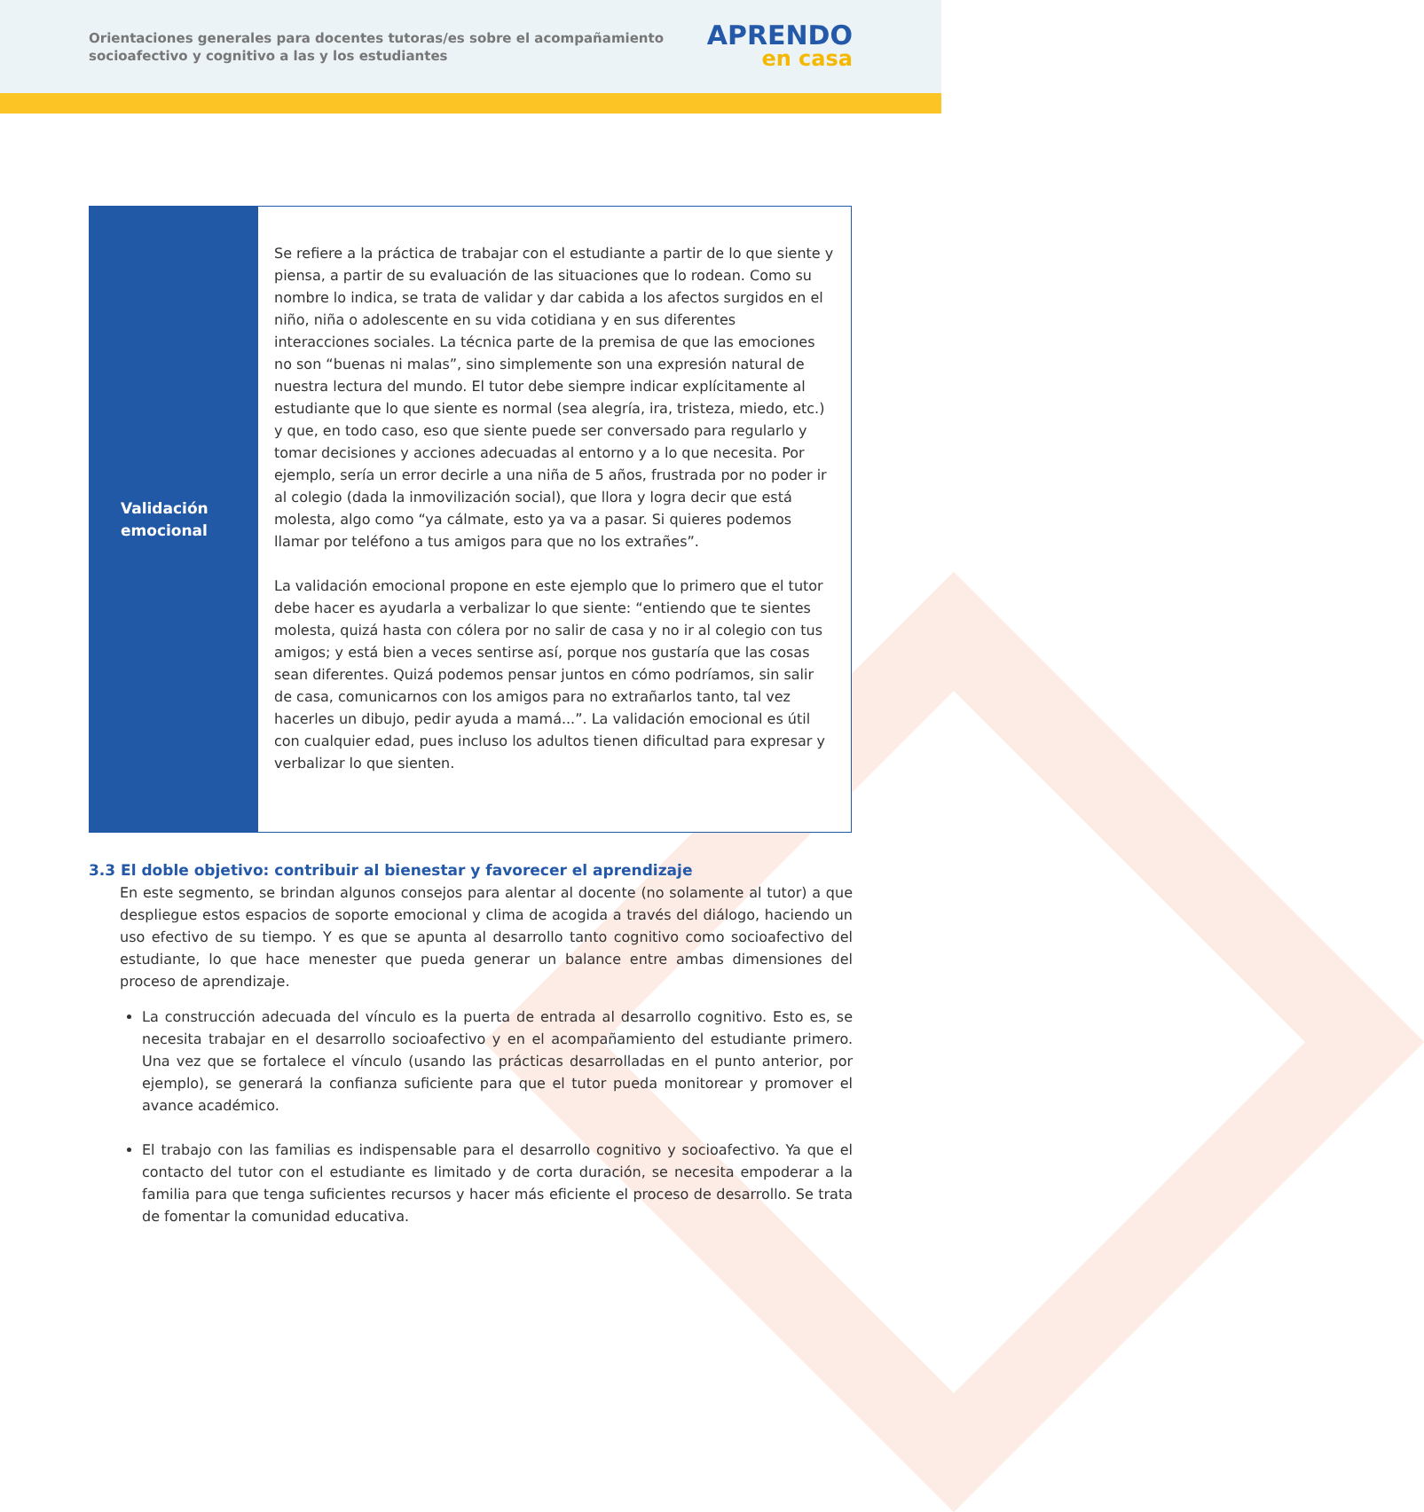Orientaciones generales para docentes tutoras/es sobre el acompañamiento socioafectivo y cognitivo a las y los estudiantes
APRENDO
en casa
| Validación emocional | Se refiere a la práctica de trabajar con el estudiante a partir de lo que siente y piensa, a partir de su evaluación de las situaciones que lo rodean. Como su nombre lo indica, se trata de validar y dar cabida a los afectos surgidos en el niño, niña o adolescente en su vida cotidiana y en sus diferentes interacciones sociales. La técnica parte de la premisa de que las emociones no son “buenas ni malas”, sino simplemente son una expresión natural de nuestra lectura del mundo. El tutor debe siempre indicar explícitamente al estudiante que lo que siente es normal (sea alegría, ira, tristeza, miedo, etc.) y que, en todo caso, eso que siente puede ser conversado para regularlo y tomar decisiones y acciones adecuadas al entorno y a lo que necesita. Por ejemplo, sería un error decirle a una niña de 5 años, frustrada por no poder ir al colegio (dada la inmovilización social), que llora y logra decir que está molesta, algo como “ya cálmate, esto ya va a pasar. Si quieres podemos llamar por teléfono a tus amigos para que no los extrañes”. La validación emocional propone en este ejemplo que lo primero que el tutor debe hacer es ayudarla a verbalizar lo que siente: “entiendo que te sientes molesta, quizá hasta con cólera por no salir de casa y no ir al colegio con tus amigos; y está bien a veces sentirse así, porque nos gustaría que las cosas sean diferentes. Quizá podemos pensar juntos en cómo podríamos, sin salir de casa, comunicarnos con los amigos para no extrañarlos tanto, tal vez hacerles un dibujo, pedir ayuda a mamá...”. La validación emocional es útil con cualquier edad, pues incluso los adultos tienen dificultad para expresar y verbalizar lo que sienten. |
3.3 El doble objetivo: contribuir al bienestar y favorecer el aprendizaje
En este segmento, se brindan algunos consejos para alentar al docente (no solamente al tutor) a que despliegue estos espacios de soporte emocional y clima de acogida a través del diálogo, haciendo un uso efectivo de su tiempo. Y es que se apunta al desarrollo tanto cognitivo como socioafectivo del estudiante, lo que hace menester que pueda generar un balance entre ambas dimensiones del proceso de aprendizaje.
La construcción adecuada del vínculo es la puerta de entrada al desarrollo cognitivo. Esto es, se necesita trabajar en el desarrollo socioafectivo y en el acompañamiento del estudiante primero. Una vez que se fortalece el vínculo (usando las prácticas desarrolladas en el punto anterior, por ejemplo), se generará la confianza suficiente para que el tutor pueda monitorear y promover el avance académico.
El trabajo con las familias es indispensable para el desarrollo cognitivo y socioafectivo. Ya que el contacto del tutor con el estudiante es limitado y de corta duración, se necesita empoderar a la familia para que tenga suficientes recursos y hacer más eficiente el proceso de desarrollo. Se trata de fomentar la comunidad educativa.